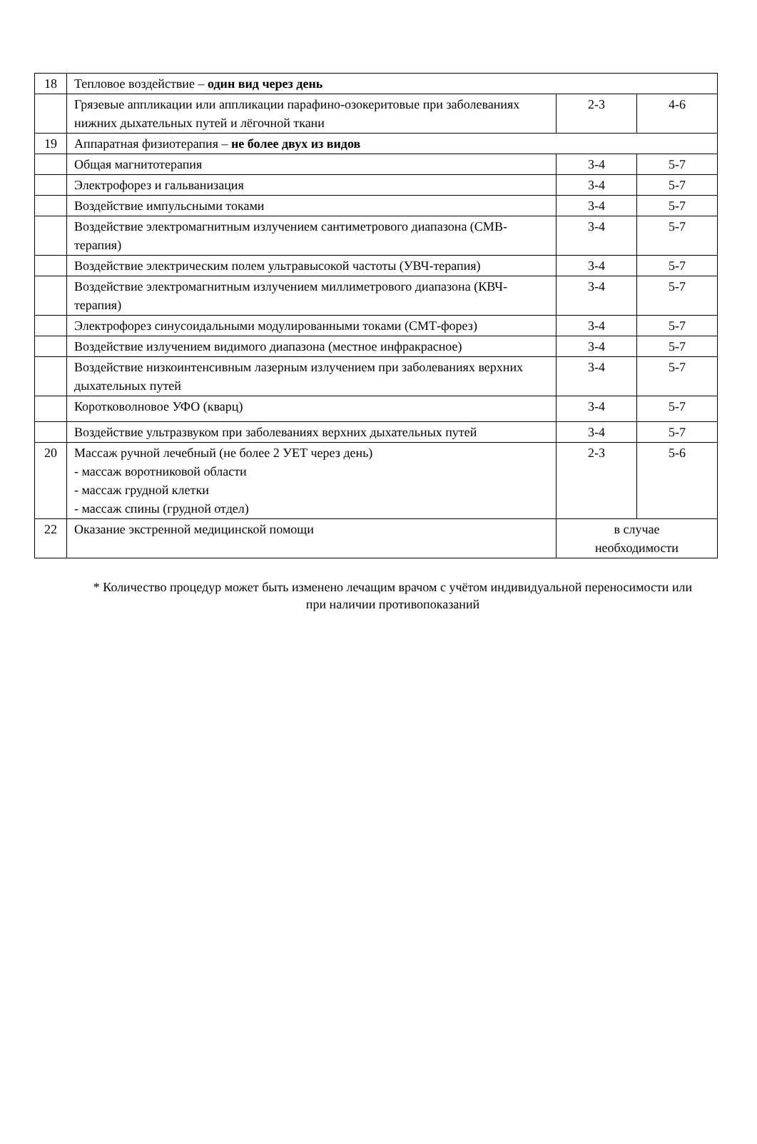| 18 | Тепловое воздействие – один вид через день | | |
| | Грязевые аппликации или аппликации парафино-озокеритовые при заболеваниях нижних дыхательных путей и лёгочной ткани | 2-3 | 4-6 |
| 19 | Аппаратная физиотерапия – не более двух из видов | | |
| | Общая магнитотерапия | 3-4 | 5-7 |
| | Электрофорез и гальванизация | 3-4 | 5-7 |
| | Воздействие импульсными токами | 3-4 | 5-7 |
| | Воздействие электромагнитным излучением сантиметрового диапазона (СМВ-терапия) | 3-4 | 5-7 |
| | Воздействие электрическим полем ультравысокой частоты (УВЧ-терапия) | 3-4 | 5-7 |
| | Воздействие электромагнитным излучением миллиметрового диапазона (КВЧ-терапия) | 3-4 | 5-7 |
| | Электрофорез синусоидальными модулированными токами (СМТ-форез) | 3-4 | 5-7 |
| | Воздействие излучением видимого диапазона (местное инфракрасное) | 3-4 | 5-7 |
| | Воздействие низкоинтенсивным лазерным излучением при заболеваниях верхних дыхательных путей | 3-4 | 5-7 |
| | Коротковолновое УФО (кварц) | 3-4 | 5-7 |
| | Воздействие ультразвуком при заболеваниях верхних дыхательных путей | 3-4 | 5-7 |
| 20 | Массаж ручной лечебный (не более 2 УЕТ через день) - массаж воротниковой области - массаж грудной клетки - массаж спины (грудной отдел) | 2-3 | 5-6 |
| 22 | Оказание экстренной медицинской помощи | в случае необходимости | |
* Количество процедур может быть изменено лечащим врачом с учётом индивидуальной переносимости или при наличии противопоказаний